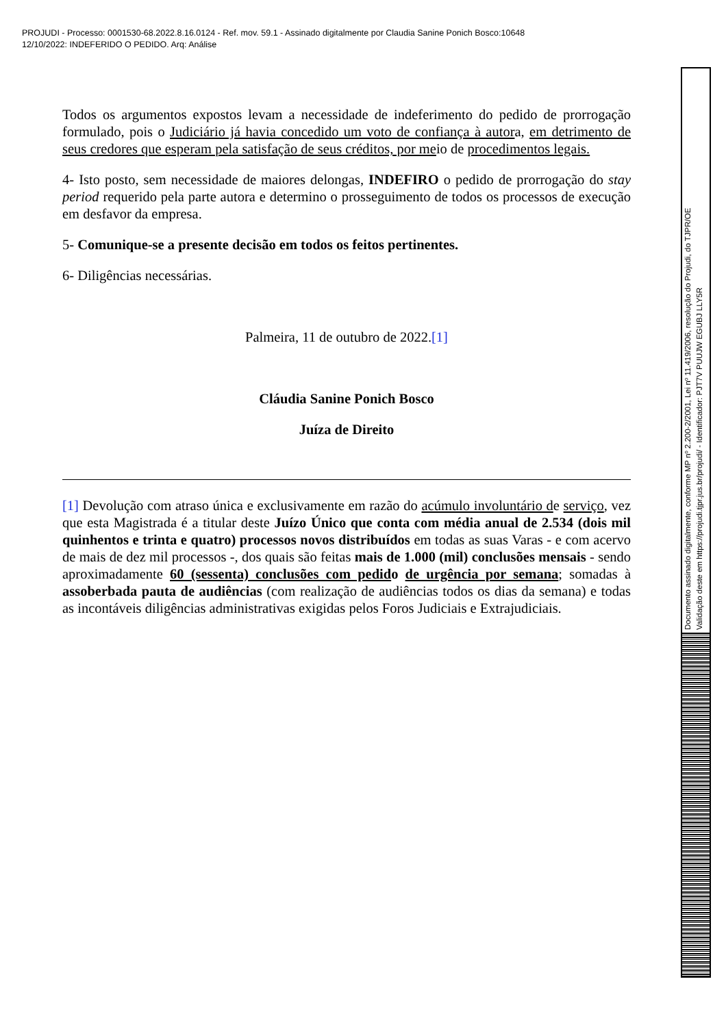PROJUDI - Processo: 0001530-68.2022.8.16.0124 - Ref. mov. 59.1 - Assinado digitalmente por Claudia Sanine Ponich Bosco:10648
12/10/2022: INDEFERIDO O PEDIDO. Arq: Análise
Todos os argumentos expostos levam a necessidade de indeferimento do pedido de prorrogação formulado, pois o Judiciário já havia concedido um voto de confiança à autora, em detrimento de seus credores que esperam pela satisfação de seus créditos, por meio de procedimentos legais.
4- Isto posto, sem necessidade de maiores delongas, INDEFIRO o pedido de prorrogação do stay period requerido pela parte autora e determino o prosseguimento de todos os processos de execução em desfavor da empresa.
5- Comunique-se a presente decisão em todos os feitos pertinentes.
6- Diligências necessárias.
Palmeira, 11 de outubro de 2022.[1]
Cláudia Sanine Ponich Bosco
Juíza de Direito
[1] Devolução com atraso única e exclusivamente em razão do acúmulo involuntário de serviço, vez que esta Magistrada é a titular deste Juízo Único que conta com média anual de 2.534 (dois mil quinhentos e trinta e quatro) processos novos distribuídos em todas as suas Varas - e com acervo de mais de dez mil processos -, dos quais são feitas mais de 1.000 (mil) conclusões mensais - sendo aproximadamente 60 (sessenta) conclusões com pedido de urgência por semana; somadas à assoberbada pauta de audiências (com realização de audiências todos os dias da semana) e todas as incontáveis diligências administrativas exigidas pelos Foros Judiciais e Extrajudiciais.
Documento assinado digitalmente, conforme MP nº 2.200-2/2001, Lei nº 11.419/2006, resolução do Projudi, do TJPR/OE
Validação deste em https://projudi.tjpr.jus.br/projudi/ - Identificador: PJT7V PUUJW EGUBJ LLY5R